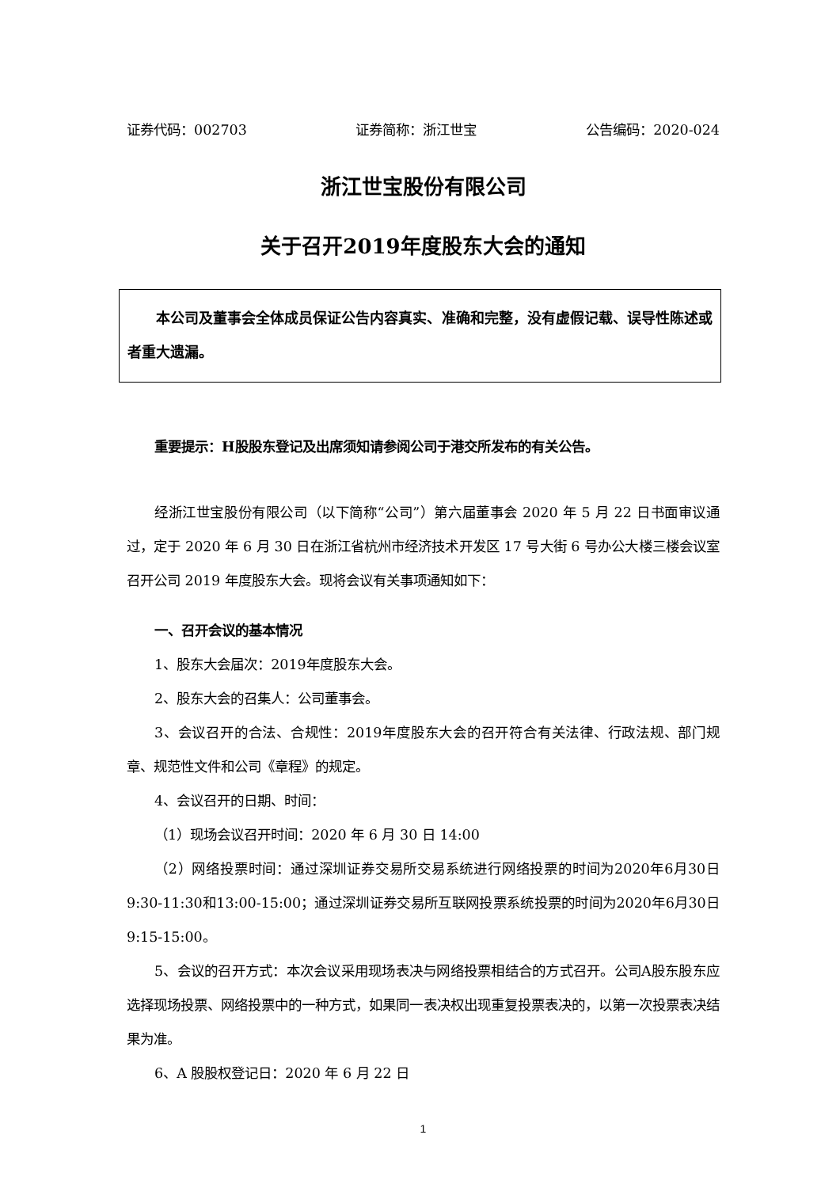证券代码：002703 证券简称：浙江世宝 公告编码：2020-024
浙江世宝股份有限公司
关于召开2019年度股东大会的通知
本公司及董事会全体成员保证公告内容真实、准确和完整，没有虚假记载、误导性陈述或者重大遗漏。
重要提示：H股股东登记及出席须知请参阅公司于港交所发布的有关公告。
经浙江世宝股份有限公司（以下简称“公司”）第六届董事会 2020 年 5 月 22 日书面审议通过，定于 2020 年 6 月 30 日在浙江省杭州市经济技术开发区 17 号大街 6 号办公大楼三楼会议室召开公司 2019 年度股东大会。现将会议有关事项通知如下：
一、召开会议的基本情况
1、股东大会届次：2019年度股东大会。
2、股东大会的召集人：公司董事会。
3、会议召开的合法、合规性：2019年度股东大会的召开符合有关法律、行政法规、部门规章、规范性文件和公司《章程》的规定。
4、会议召开的日期、时间：
（1）现场会议召开时间：2020 年 6 月 30 日 14:00
（2）网络投票时间：通过深圳证券交易所交易系统进行网络投票的时间为2020年6月30日9:30-11:30和13:00-15:00；通过深圳证券交易所互联网投票系统投票的时间为2020年6月30日9:15-15:00。
5、会议的召开方式：本次会议采用现场表决与网络投票相结合的方式召开。公司A股东股东应选择现场投票、网络投票中的一种方式，如果同一表决权出现重复投票表决的，以第一次投票表决结果为准。
6、A 股股权登记日：2020 年 6 月 22 日
1